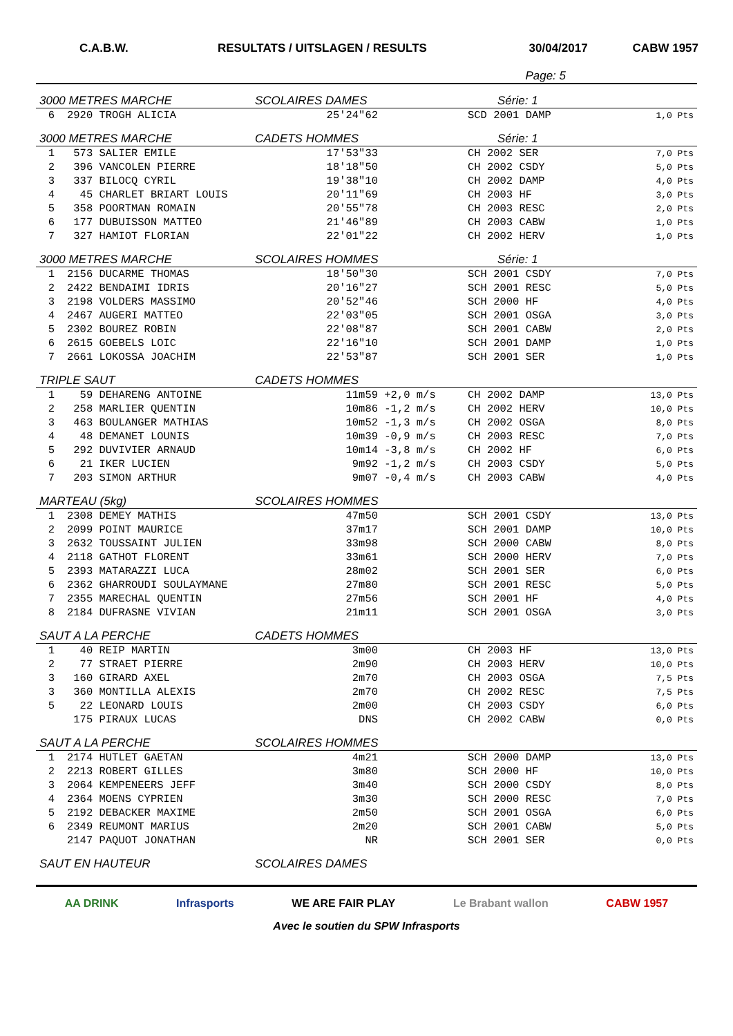C.A.B.W.
RESULTATS / UITSLAGEN / RESULTS
30/04/2017 CABW 1957
Page: 5
3000 METRES MARCHE SCOLAIRES DAMES Série: 1
| 6 | 2920 TROGH ALICIA | 25'24"62 | | SCD 2001 DAMP | 1,0 Pts |
3000 METRES MARCHE CADETS HOMMES Série: 1
| 1 | 573 SALIER EMILE | 17'53"33 | | CH 2002 SER | 7,0 Pts |
| 2 | 396 VANCOLEN PIERRE | 18'18"50 | | CH 2002 CSDY | 5,0 Pts |
| 3 | 337 BILOCQ CYRIL | 19'38"10 | | CH 2002 DAMP | 4,0 Pts |
| 4 | 45 CHARLET BRIART LOUIS | 20'11"69 | | CH 2003 HF | 3,0 Pts |
| 5 | 358 POORTMAN ROMAIN | 20'55"78 | | CH 2003 RESC | 2,0 Pts |
| 6 | 177 DUBUISSON MATTEO | 21'46"89 | | CH 2003 CABW | 1,0 Pts |
| 7 | 327 HAMIOT FLORIAN | 22'01"22 | | CH 2002 HERV | 1,0 Pts |
3000 METRES MARCHE SCOLAIRES HOMMES Série: 1
| 1 | 2156 DUCARME THOMAS | 18'50"30 | | SCH 2001 CSDY | 7,0 Pts |
| 2 | 2422 BENDAIMI IDRIS | 20'16"27 | | SCH 2001 RESC | 5,0 Pts |
| 3 | 2198 VOLDERS MASSIMO | 20'52"46 | | SCH 2000 HF | 4,0 Pts |
| 4 | 2467 AUGERI MATTEO | 22'03"05 | | SCH 2001 OSGA | 3,0 Pts |
| 5 | 2302 BOUREZ ROBIN | 22'08"87 | | SCH 2001 CABW | 2,0 Pts |
| 6 | 2615 GOEBELS LOIC | 22'16"10 | | SCH 2001 DAMP | 1,0 Pts |
| 7 | 2661 LOKOSSA JOACHIM | 22'53"87 | | SCH 2001 SER | 1,0 Pts |
TRIPLE SAUT CADETS HOMMES
| 1 | 59 DEHARENG ANTOINE | 11m59 | +2,0 m/s | CH 2002 DAMP | 13,0 Pts |
| 2 | 258 MARLIER QUENTIN | 10m86 | -1,2 m/s | CH 2002 HERV | 10,0 Pts |
| 3 | 463 BOULANGER MATHIAS | 10m52 | -1,3 m/s | CH 2002 OSGA | 8,0 Pts |
| 4 | 48 DEMANET LOUNIS | 10m39 | -0,9 m/s | CH 2003 RESC | 7,0 Pts |
| 5 | 292 DUVIVIER ARNAUD | 10m14 | -3,8 m/s | CH 2002 HF | 6,0 Pts |
| 6 | 21 IKER LUCIEN | 9m92 | -1,2 m/s | CH 2003 CSDY | 5,0 Pts |
| 7 | 203 SIMON ARTHUR | 9m07 | -0,4 m/s | CH 2003 CABW | 4,0 Pts |
MARTEAU (5kg) SCOLAIRES HOMMES
| 1 | 2308 DEMEY MATHIS | 47m50 | | SCH 2001 CSDY | 13,0 Pts |
| 2 | 2099 POINT MAURICE | 37m17 | | SCH 2001 DAMP | 10,0 Pts |
| 3 | 2632 TOUSSAINT JULIEN | 33m98 | | SCH 2000 CABW | 8,0 Pts |
| 4 | 2118 GATHOT FLORENT | 33m61 | | SCH 2000 HERV | 7,0 Pts |
| 5 | 2393 MATARAZZI LUCA | 28m02 | | SCH 2001 SER | 6,0 Pts |
| 6 | 2362 GHARROUDI SOULAYMANE | 27m80 | | SCH 2001 RESC | 5,0 Pts |
| 7 | 2355 MARECHAL QUENTIN | 27m56 | | SCH 2001 HF | 4,0 Pts |
| 8 | 2184 DUFRASNE VIVIAN | 21m11 | | SCH 2001 OSGA | 3,0 Pts |
SAUT A LA PERCHE CADETS HOMMES
| 1 | 40 REIP MARTIN | 3m00 | | CH 2003 HF | 13,0 Pts |
| 2 | 77 STRAET PIERRE | 2m90 | | CH 2003 HERV | 10,0 Pts |
| 3 | 160 GIRARD AXEL | 2m70 | | CH 2003 OSGA | 7,5 Pts |
| 3 | 360 MONTILLA ALEXIS | 2m70 | | CH 2002 RESC | 7,5 Pts |
| 5 | 22 LEONARD LOUIS | 2m00 | | CH 2003 CSDY | 6,0 Pts |
| | 175 PIRAUX LUCAS | DNS | | CH 2002 CABW | 0,0 Pts |
SAUT A LA PERCHE SCOLAIRES HOMMES
| 1 | 2174 HUTLET GAETAN | 4m21 | | SCH 2000 DAMP | 13,0 Pts |
| 2 | 2213 ROBERT GILLES | 3m80 | | SCH 2000 HF | 10,0 Pts |
| 3 | 2064 KEMPENEERS JEFF | 3m40 | | SCH 2000 CSDY | 8,0 Pts |
| 4 | 2364 MOENS CYPRIEN | 3m30 | | SCH 2000 RESC | 7,0 Pts |
| 5 | 2192 DEBACKER MAXIME | 2m50 | | SCH 2001 OSGA | 6,0 Pts |
| 6 | 2349 REUMONT MARIUS | 2m20 | | SCH 2001 CABW | 5,0 Pts |
| | 2147 PAQUOT JONATHAN | NR | | SCH 2001 SER | 0,0 Pts |
SAUT EN HAUTEUR SCOLAIRES DAMES
AA DRINK Infrasports WE ARE FAIR PLAY Le Brabant wallon CABW 1957
Avec le soutien du SPW Infrasports